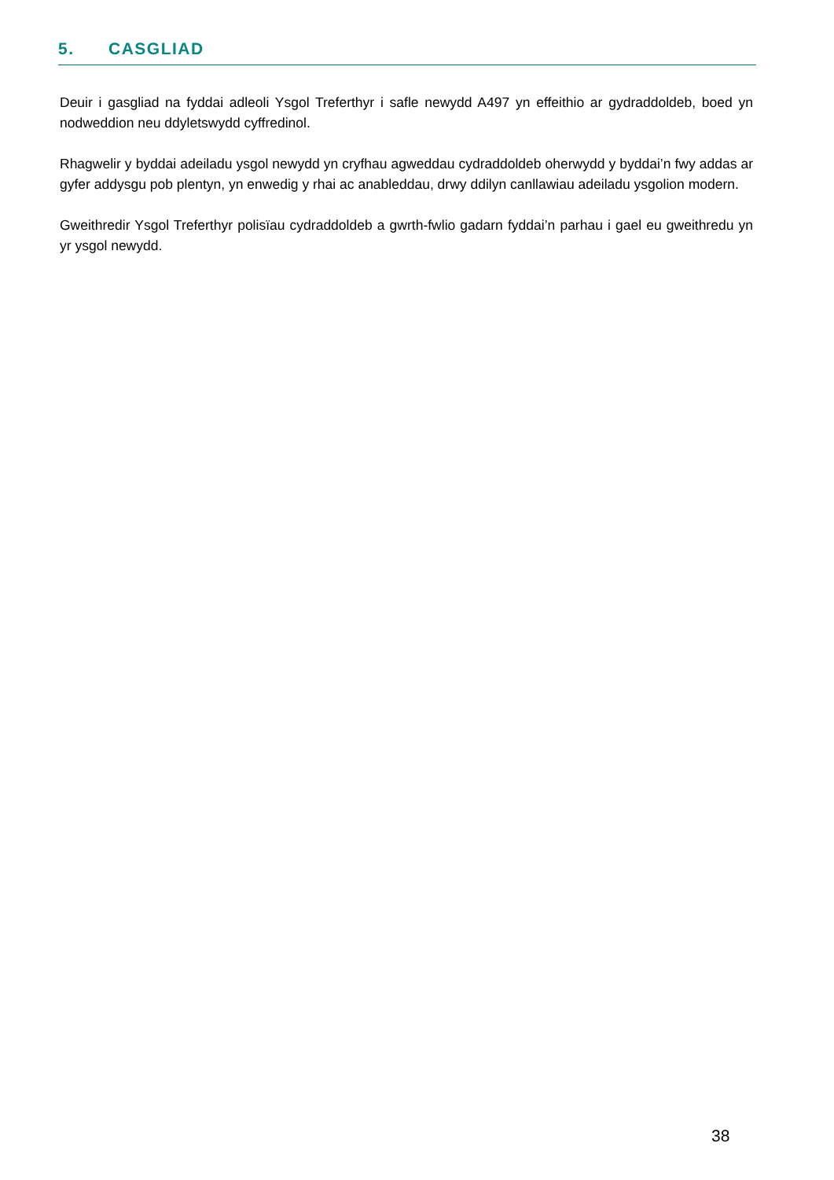5. CASGLIAD
Deuir i gasgliad na fyddai adleoli Ysgol Treferthyr i safle newydd A497 yn effeithio ar gydraddoldeb, boed yn nodweddion neu ddyletswydd cyffredinol.
Rhagwelir y byddai adeiladu ysgol newydd yn cryfhau agweddau cydraddoldeb oherwydd y byddai’n fwy addas ar gyfer addysgu pob plentyn, yn enwedig y rhai ac anableddau, drwy ddilyn canllawiau adeiladu ysgolion modern.
Gweithredir Ysgol Treferthyr polisïau cydraddoldeb a gwrth-fwlio gadarn fyddai’n parhau i gael eu gweithredu yn yr ysgol newydd.
38